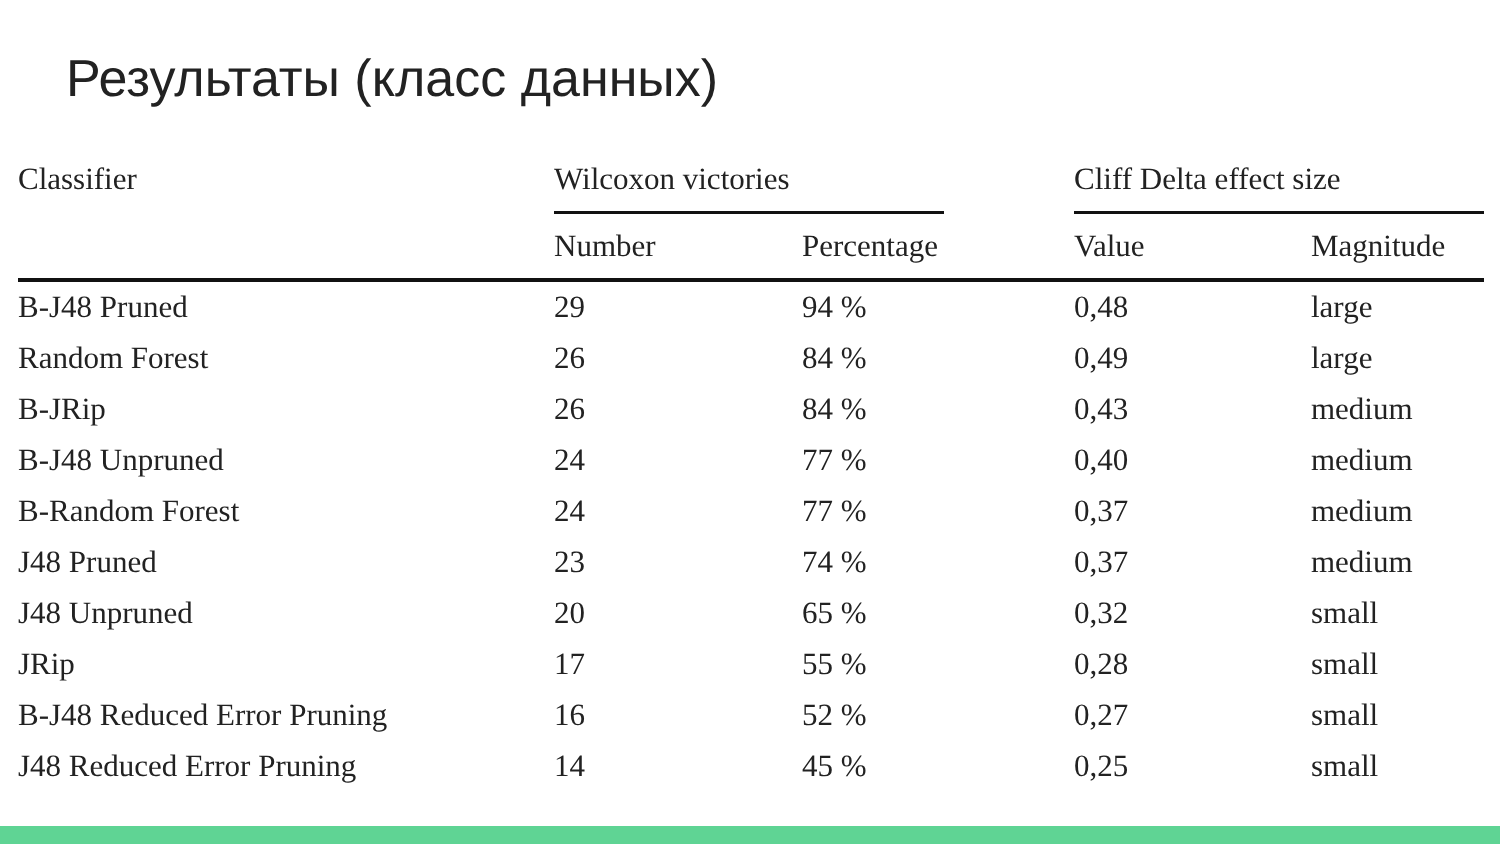Результаты (класс данных)
| Classifier | Wilcoxon victories | | | Cliff Delta effect size | |
| --- | --- | --- | --- | --- | --- |
| | Number | Percentage | | Value | Magnitude |
| B-J48 Pruned | 29 | 94 % | | 0,48 | large |
| Random Forest | 26 | 84 % | | 0,49 | large |
| B-JRip | 26 | 84 % | | 0,43 | medium |
| B-J48 Unpruned | 24 | 77 % | | 0,40 | medium |
| B-Random Forest | 24 | 77 % | | 0,37 | medium |
| J48 Pruned | 23 | 74 % | | 0,37 | medium |
| J48 Unpruned | 20 | 65 % | | 0,32 | small |
| JRip | 17 | 55 % | | 0,28 | small |
| B-J48 Reduced Error Pruning | 16 | 52 % | | 0,27 | small |
| J48 Reduced Error Pruning | 14 | 45 % | | 0,25 | small |